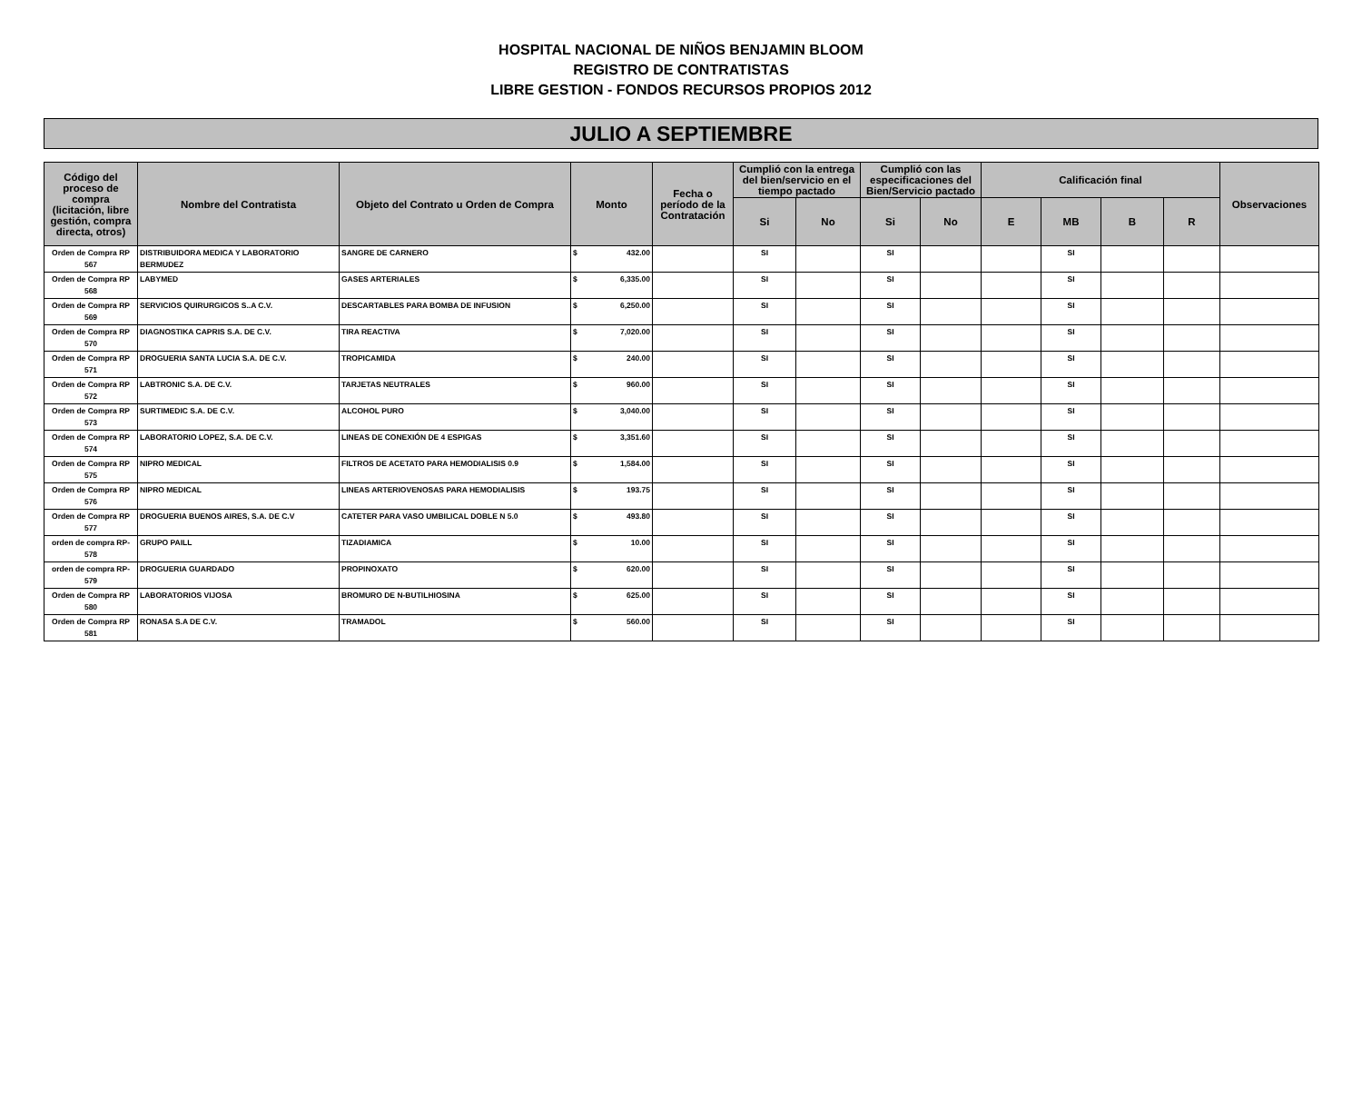HOSPITAL NACIONAL DE NIÑOS BENJAMIN BLOOM
REGISTRO DE CONTRATISTAS
LIBRE GESTION - FONDOS RECURSOS PROPIOS 2012
JULIO A SEPTIEMBRE
| Código del proceso de compra (licitación, libre gestión, compra directa, otros) | Nombre del Contratista | Objeto del Contrato u Orden de Compra | Monto | Fecha o período de la Contratación | Cumplió con la entrega del bien/servicio en el tiempo pactado | | Cumplió con las especificaciones del Bien/Servicio pactado | | Calificación final | | | | Observaciones |
| --- | --- | --- | --- | --- | --- | --- | --- | --- | --- | --- | --- | --- | --- |
| | | | | | Si | No | Si | No | E | MB | B | R | |
| Orden de Compra RP 567 | DISTRIBUIDORA MEDICA Y LABORATORIO BERMUDEZ | SANGRE DE CARNERO | $ 432.00 | | SI | | SI | | | SI | | | |
| Orden de Compra RP 568 | LABYMED | GASES ARTERIALES | $ 6,335.00 | | SI | | SI | | | SI | | | |
| Orden de Compra RP 569 | SERVICIOS QUIRURGICOS S..A C.V. | DESCARTABLES PARA BOMBA DE INFUSION | $ 6,250.00 | | SI | | SI | | | SI | | | |
| Orden de Compra RP 570 | DIAGNOSTIKA CAPRIS S.A. DE C.V. | TIRA REACTIVA | $ 7,020.00 | | SI | | SI | | | SI | | | |
| Orden de Compra RP 571 | DROGUERIA SANTA LUCIA S.A. DE C.V. | TROPICAMIDA | $ 240.00 | | SI | | SI | | | SI | | | |
| Orden de Compra RP 572 | LABTRONIC S.A. DE C.V. | TARJETAS NEUTRALES | $ 960.00 | | SI | | SI | | | SI | | | |
| Orden de Compra RP 573 | SURTIMEDIC S.A. DE C.V. | ALCOHOL PURO | $ 3,040.00 | | SI | | SI | | | SI | | | |
| Orden de Compra RP 574 | LABORATORIO LOPEZ, S.A. DE C.V. | LINEAS DE CONEXIÓN DE 4 ESPIGAS | $ 3,351.60 | | SI | | SI | | | SI | | | |
| Orden de Compra RP 575 | NIPRO MEDICAL | FILTROS DE ACETATO PARA HEMODIALISIS 0.9 | $ 1,584.00 | | SI | | SI | | | SI | | | |
| Orden de Compra RP 576 | NIPRO MEDICAL | LINEAS ARTERIOVENOSAS PARA HEMODIALISIS | $ 193.75 | | SI | | SI | | | SI | | | |
| Orden de Compra RP 577 | DROGUERIA BUENOS AIRES, S.A. DE C.V | CATETER PARA VASO UMBILICAL DOBLE N 5.0 | $ 493.80 | | SI | | SI | | | SI | | | |
| orden de compra RP-578 | GRUPO PAILL | TIZADIAMICA | $ 10.00 | | SI | | SI | | | SI | | | |
| orden de compra RP-579 | DROGUERIA GUARDADO | PROPINOXATO | $ 620.00 | | SI | | SI | | | SI | | | |
| Orden de Compra RP 580 | LABORATORIOS VIJOSA | BROMURO DE N-BUTILHIOSINA | $ 625.00 | | SI | | SI | | | SI | | | |
| Orden de Compra RP 581 | RONASA S.A DE C.V. | TRAMADOL | $ 560.00 | | SI | | SI | | | SI | | | |